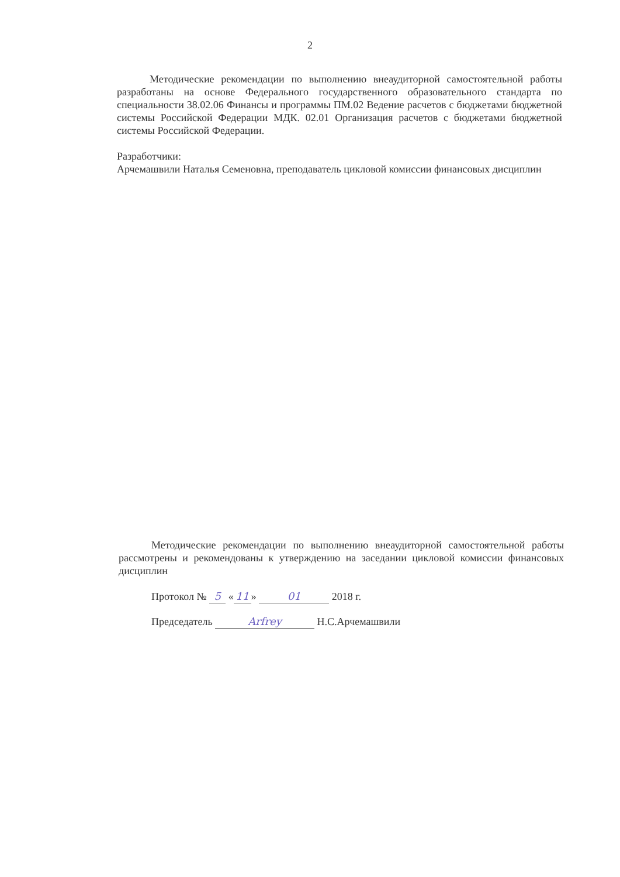2
Методические рекомендации по выполнению внеаудиторной самостоятельной работы разработаны на основе Федерального государственного образовательного стандарта по специальности 38.02.06 Финансы и программы ПМ.02 Ведение расчетов с бюджетами бюджетной системы Российской Федерации МДК. 02.01 Организация расчетов с бюджетами бюджетной системы Российской Федерации.
Разработчики:
Арчемашвили Наталья Семеновна, преподаватель цикловой комиссии финансовых дисциплин
Методические рекомендации по выполнению внеаудиторной самостоятельной работы рассмотрены и рекомендованы к утверждению на заседании цикловой комиссии финансовых дисциплин
Протокол № 5 « 11 » 01 2018 г.
Председатель Arfrey Н.С.Арчемашвили